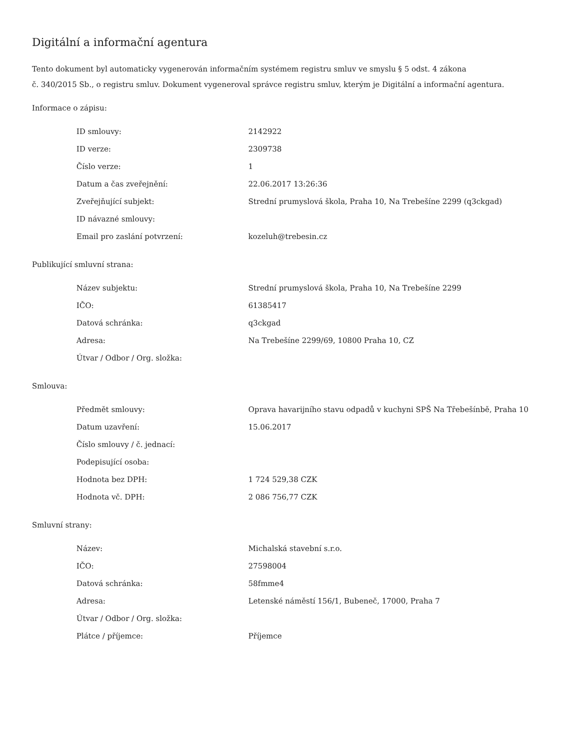Digitální a informační agentura
Tento dokument byl automaticky vygenerován informačním systémem registru smluv ve smyslu § 5 odst. 4 zákona
č. 340/2015 Sb., o registru smluv. Dokument vygeneroval správce registru smluv, kterým je Digitální a informační agentura.
Informace o zápisu:
| ID smlouvy: | 2142922 |
| ID verze: | 2309738 |
| Číslo verze: | 1 |
| Datum a čas zveřejnění: | 22.06.2017 13:26:36 |
| Zveřejňující subjekt: | Strední prumyslová škola, Praha 10, Na Trebešíne 2299 (q3ckgad) |
| ID návazné smlouvy: | |
| Email pro zaslání potvrzení: | kozeluh@trebesin.cz |
Publikující smluvní strana:
| Název subjektu: | Strední prumyslová škola, Praha 10, Na Trebešíne 2299 |
| IČO: | 61385417 |
| Datová schránka: | q3ckgad |
| Adresa: | Na Trebešíne 2299/69, 10800 Praha 10, CZ |
| Útvar / Odbor / Org. složka: | |
Smlouva:
| Předmět smlouvy: | Oprava havarijního stavu odpadů v kuchyni SPŠ Na Třebešínbě, Praha 10 |
| Datum uzavření: | 15.06.2017 |
| Číslo smlouvy / č. jednací: | |
| Podepisující osoba: | |
| Hodnota bez DPH: | 1 724 529,38 CZK |
| Hodnota vč. DPH: | 2 086 756,77 CZK |
Smluvní strany:
| Název: | Michalská stavební s.r.o. |
| IČO: | 27598004 |
| Datová schránka: | 58fmme4 |
| Adresa: | Letenské náměstí 156/1, Bubeneč, 17000, Praha 7 |
| Útvar / Odbor / Org. složka: | |
| Plátce / příjemce: | Příjemce |